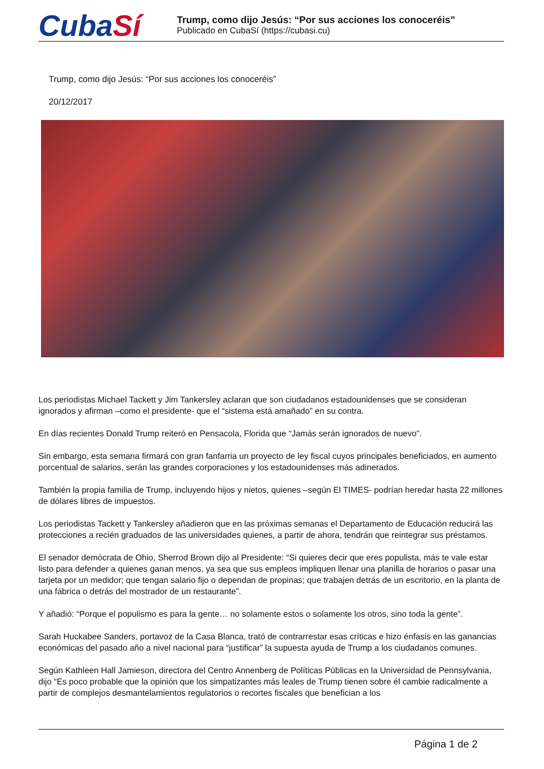CubaSí
Trump, como dijo Jesús: “Por sus acciones los conoceréis”
Publicado en CubaSí (https://cubasi.cu)
Trump, como dijo Jesús: “Por sus acciones los conoceréis”
20/12/2017
Los periodistas Michael Tackett y Jim Tankersley aclaran que son ciudadanos estadounidenses que se consideran ignorados y afirman –como el presidente- que el “sistema está amañado” en su contra.
En días recientes Donald Trump reiteró en Pensacola, Florida que “Jamás serán ignorados de nuevo”.
Sin embargo, esta semana firmará con gran fanfarria un proyecto de ley fiscal cuyos principales beneficiados, en aumento porcentual de salarios, serán las grandes corporaciones y los estadounidenses más adinerados.
También la propia familia de Trump, incluyendo hijos y nietos, quienes –según El TIMES- podrían heredar hasta 22 millones de dólares libres de impuestos.
Los periodistas Tackett y Tankersley añadieron que en las próximas semanas el Departamento de Educación reducirá las protecciones a recién graduados de las universidades quienes, a partir de ahora, tendrán que reintegrar sus préstamos.
El senador demócrata de Ohio, Sherrod Brown dijo al Presidente: “Si quieres decir que eres populista, más te vale estar listo para defender a quienes ganan menos, ya sea que sus empleos impliquen llenar una planilla de horarios o pasar una tarjeta por un medidor; que tengan salario fijo o dependan de propinas; que trabajen detrás de un escritorio, en la planta de una fábrica o detrás del mostrador de un restaurante”.
Y añadió: “Porque el populismo es para la gente… no solamente estos o solamente los otros, sino toda la gente”.
Sarah Huckabee Sanders, portavoz de la Casa Blanca, trató de contrarrestar esas críticas e hizo énfasis en las ganancias económicas del pasado año a nivel nacional para “justificar” la supuesta ayuda de Trump a los ciudadanos comunes.
Según Kathleen Hall Jamieson, directora del Centro Annenberg de Políticas Públicas en la Universidad de Pennsylvania, dijo “Es poco probable que la opinión que los simpatizantes más leales de Trump tienen sobre él cambie radicalmente a partir de complejos desmantelamientos regulatorios o recortes fiscales que benefician a los
Página 1 de 2